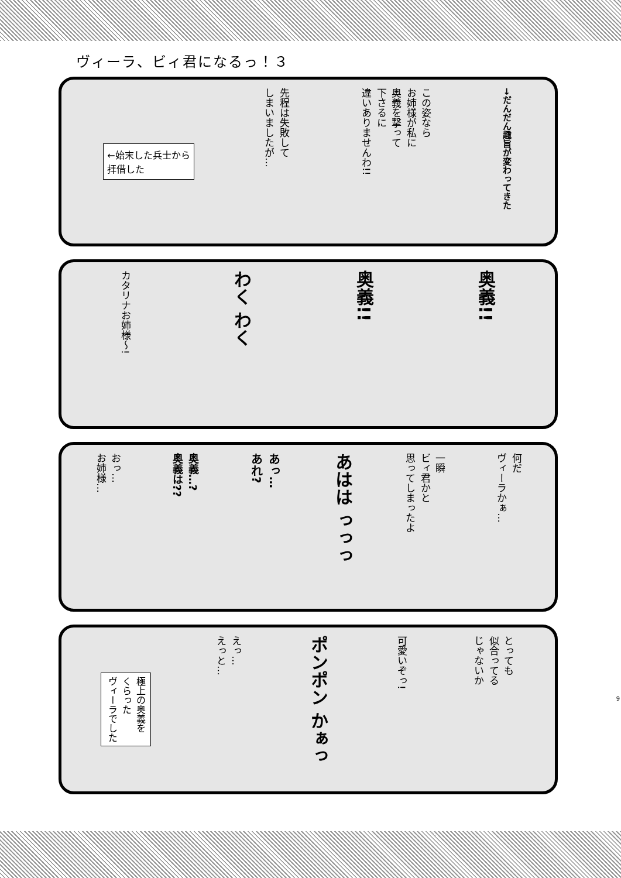ヴィーラ、ビィ君になるっ！３
→だんだん趣旨が変わってきた
この姿なら
お姉様が私に
奥義を撃って
下さるに
違いありませんわ!!
先程は失敗して
しまいましたが…
←始末した兵士から
拝借した
奥義!!
奥義!!
わく わく
カタリナお姉様～!
何だ
ヴィーラかぁ…
一瞬
ビィ君かと
思ってしまったよ
あはは っっっ
あっ…
あれ?
奥義…?
奥義は??
おっ…
お姉様…
とっても
似合ってる
じゃないか
可愛いぞっ!
ポンポン かぁっ
えっ…
えっと…
極上の奥義を
くらった
ヴィーラでした
9